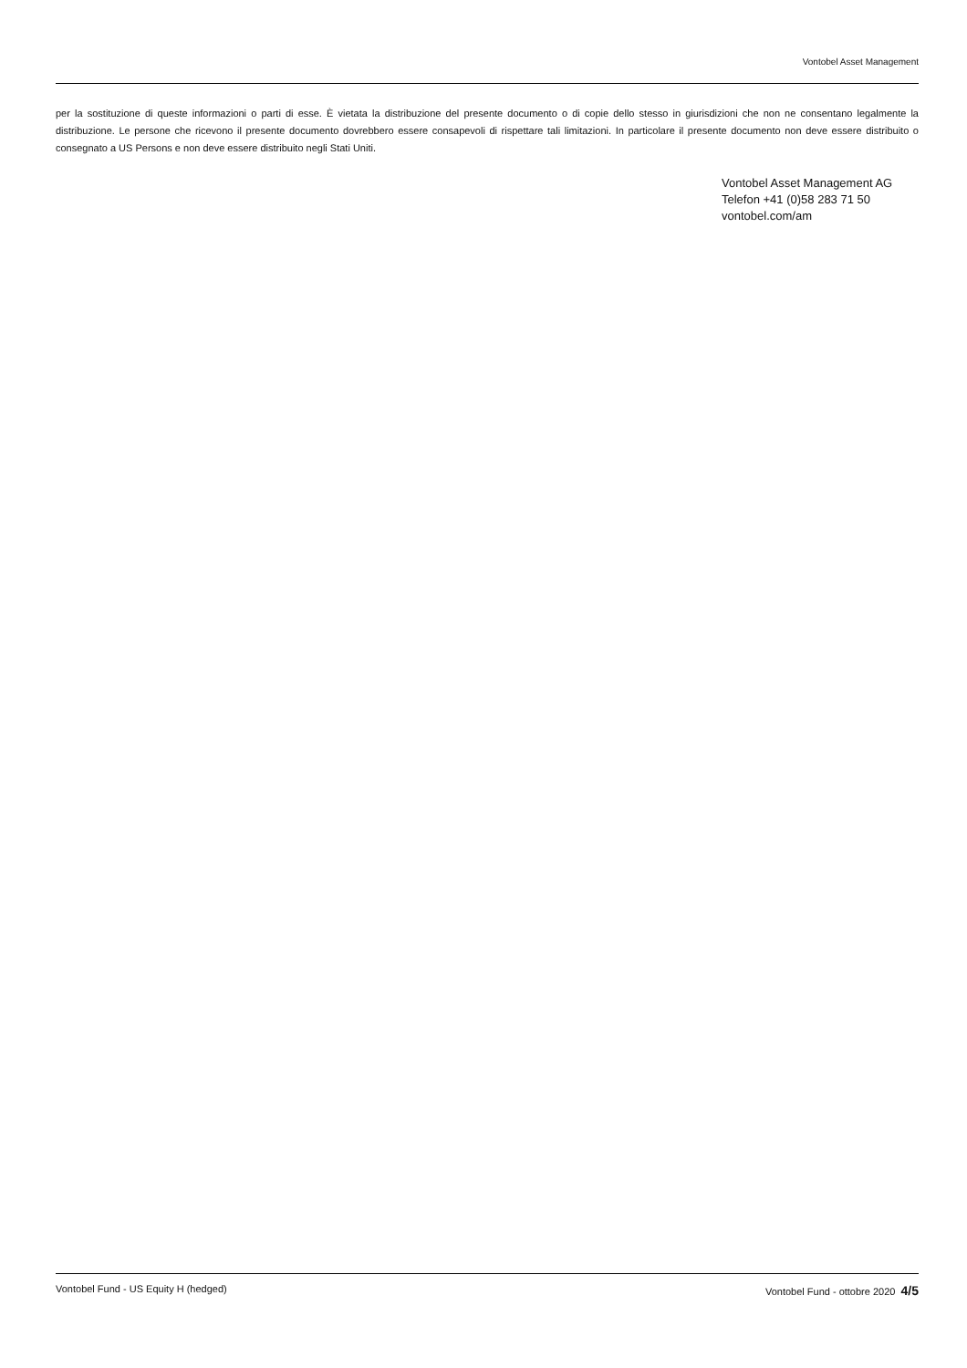Vontobel Asset Management
per la sostituzione di queste informazioni o parti di esse. È vietata la distribuzione del presente documento o di copie dello stesso in giurisdizioni che non ne consentano legalmente la distribuzione. Le persone che ricevono il presente documento dovrebbero essere consapevoli di rispettare tali limitazioni. In particolare il presente documento non deve essere distribuito o consegnato a US Persons e non deve essere distribuito negli Stati Uniti.
Vontobel Asset Management AG
Telefon +41 (0)58 283 71 50
vontobel.com/am
Vontobel Fund - US Equity H (hedged) Vontobel Fund - ottobre 2020 4/5